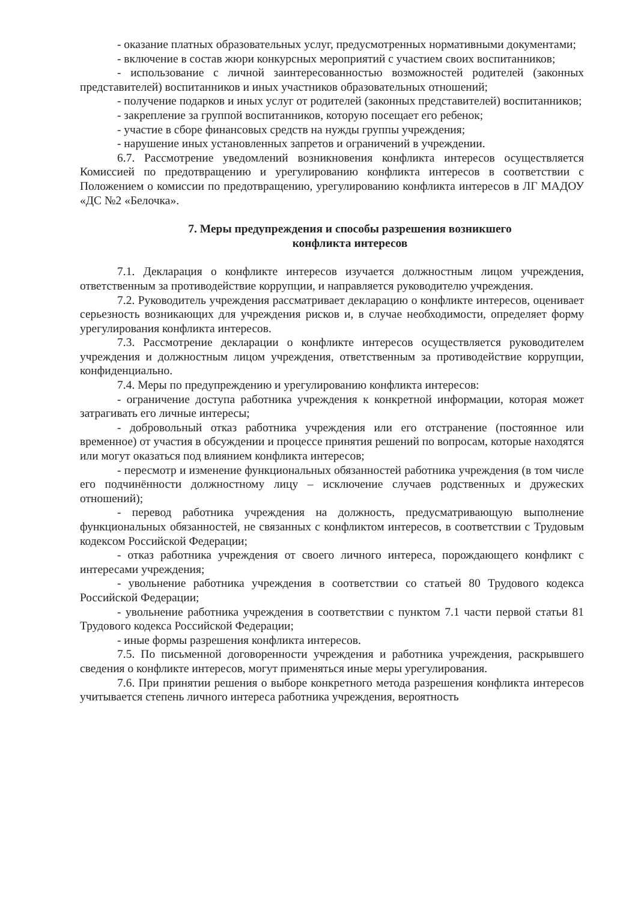- оказание платных образовательных услуг, предусмотренных нормативными документами;
- включение в состав жюри конкурсных мероприятий с участием своих воспитанников;
- использование с личной заинтересованностью возможностей родителей (законных представителей) воспитанников и иных участников образовательных отношений;
- получение подарков и иных услуг от родителей (законных представителей) воспитанников;
- закрепление за группой воспитанников, которую посещает его ребенок;
- участие в сборе финансовых средств на нужды группы учреждения;
- нарушение иных установленных запретов и ограничений в учреждении.
6.7. Рассмотрение уведомлений возникновения конфликта интересов осуществляется Комиссией по предотвращению и урегулированию конфликта интересов в соответствии с Положением о комиссии по предотвращению, урегулированию конфликта интересов в ЛГ МАДОУ «ДС №2 «Белочка».
7. Меры предупреждения и способы разрешения возникшего
конфликта интересов
7.1. Декларация о конфликте интересов изучается должностным лицом учреждения, ответственным за противодействие коррупции, и направляется руководителю учреждения.
7.2. Руководитель учреждения рассматривает декларацию о конфликте интересов, оценивает серьезность возникающих для учреждения рисков и, в случае необходимости, определяет форму урегулирования конфликта интересов.
7.3. Рассмотрение декларации о конфликте интересов осуществляется руководителем учреждения и должностным лицом учреждения, ответственным за противодействие коррупции, конфиденциально.
7.4. Меры по предупреждению и урегулированию конфликта интересов:
- ограничение доступа работника учреждения к конкретной информации, которая может затрагивать его личные интересы;
- добровольный отказ работника учреждения или его отстранение (постоянное или временное) от участия в обсуждении и процессе принятия решений по вопросам, которые находятся или могут оказаться под влиянием конфликта интересов;
- пересмотр и изменение функциональных обязанностей работника учреждения (в том числе его подчинённости должностному лицу – исключение случаев родственных и дружеских отношений);
- перевод работника учреждения на должность, предусматривающую выполнение функциональных обязанностей, не связанных с конфликтом интересов, в соответствии с Трудовым кодексом Российской Федерации;
- отказ работника учреждения от своего личного интереса, порождающего конфликт с интересами учреждения;
- увольнение работника учреждения в соответствии со статьей 80 Трудового кодекса Российской Федерации;
- увольнение работника учреждения в соответствии с пунктом 7.1 части первой статьи 81 Трудового кодекса Российской Федерации;
- иные формы разрешения конфликта интересов.
7.5. По письменной договоренности учреждения и работника учреждения, раскрывшего сведения о конфликте интересов, могут применяться иные меры урегулирования.
7.6. При принятии решения о выборе конкретного метода разрешения конфликта интересов учитывается степень личного интереса работника учреждения, вероятность